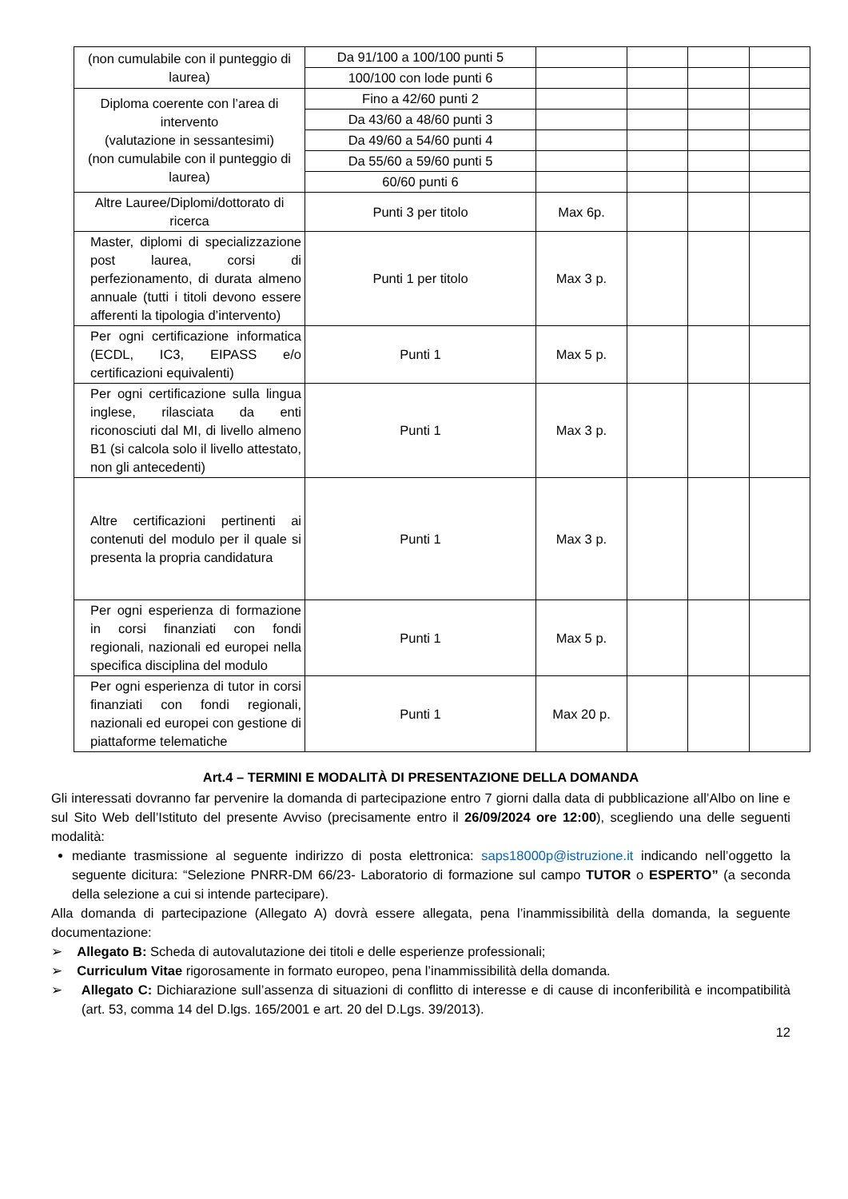| (non cumulabile con il punteggio di laurea) | Da 91/100 a 100/100 punti 5 | | | | |
| | 100/100 con lode punti 6 | | | | |
| Diploma coerente con l’area di intervento (valutazione in sessantesimi) (non cumulabile con il punteggio di laurea) | Fino a 42/60 punti 2 | | | | |
| | Da 43/60 a 48/60 punti 3 | | | | |
| | Da 49/60 a 54/60 punti 4 | | | | |
| | Da 55/60 a 59/60 punti 5 | | | | |
| | 60/60 punti 6 | | | | |
| Altre Lauree/Diplomi/dottorato di ricerca | Punti 3 per titolo | Max 6p. | | | |
| Master, diplomi di specializzazione post laurea, corsi di perfezionamento, di durata almeno annuale (tutti i titoli devono essere afferenti la tipologia d’intervento) | Punti 1 per titolo | Max 3 p. | | | |
| Per ogni certificazione informatica (ECDL, IC3, EIPASS e/o certificazioni equivalenti) | Punti 1 | Max 5 p. | | | |
| Per ogni certificazione sulla lingua inglese, rilasciata da enti riconosciuti dal MI, di livello almeno B1 (si calcola solo il livello attestato, non gli antecedenti) | Punti 1 | Max 3 p. | | | |
| Altre certificazioni pertinenti ai contenuti del modulo per il quale si presenta la propria candidatura | Punti 1 | Max 3 p. | | | |
| Per ogni esperienza di formazione in corsi finanziati con fondi regionali, nazionali ed europei nella specifica disciplina del modulo | Punti 1 | Max 5 p. | | | |
| Per ogni esperienza di tutor in corsi finanziati con fondi regionali, nazionali ed europei con gestione di piattaforme telematiche | Punti 1 | Max 20 p. | | | |
Art.4 – TERMINI E MODALITÀ DI PRESENTAZIONE DELLA DOMANDA
Gli interessati dovranno far pervenire la domanda di partecipazione entro 7 giorni dalla data di pubblicazione all’Albo on line e sul Sito Web dell’Istituto del presente Avviso (precisamente entro il 26/09/2024 ore 12:00), scegliendo una delle seguenti modalità:
mediante trasmissione al seguente indirizzo di posta elettronica: saps18000p@istruzione.it indicando nell’oggetto la seguente dicitura: “Selezione PNRR-DM 66/23- Laboratorio di formazione sul campo TUTOR o ESPERTO” (a seconda della selezione a cui si intende partecipare).
Alla domanda di partecipazione (Allegato A) dovrà essere allegata, pena l’inammissibilità della domanda, la seguente documentazione:
➢ Allegato B: Scheda di autovalutazione dei titoli e delle esperienze professionali;
➢ Curriculum Vitae rigorosamente in formato europeo, pena l’inammissibilità della domanda.
➢ Allegato C: Dichiarazione sull’assenza di situazioni di conflitto di interesse e di cause di inconferibilità e incompatibilità (art. 53, comma 14 del D.lgs. 165/2001 e art. 20 del D.Lgs. 39/2013).
12